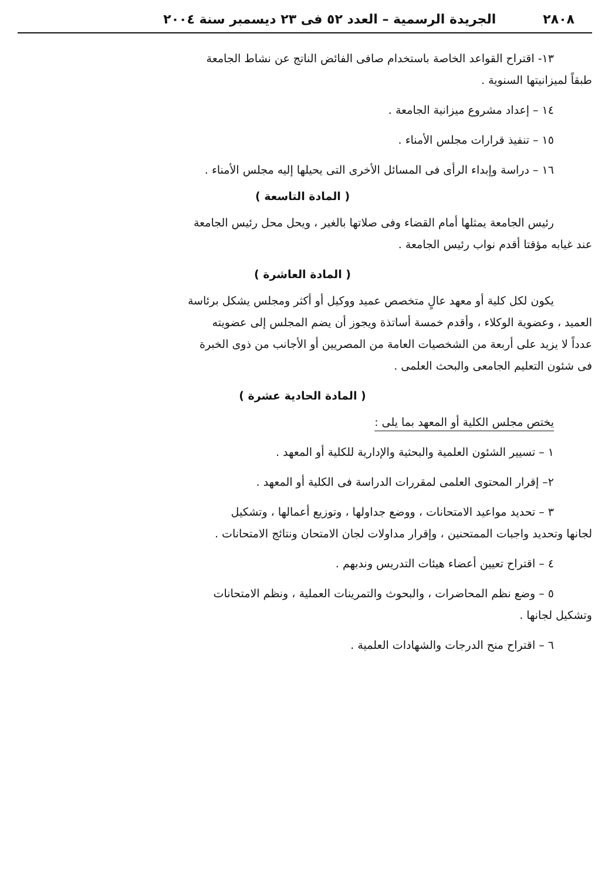٢٨٠٨ الجريدة الرسمية – العدد ٥٢ فى ٢٣ ديسمبر سنة ٢٠٠٤
١٣- اقتراح القواعد الخاصة باستخدام صافى الفائض الناتج عن نشاط الجامعة
طبقاً لميزانيتها السنوية .
١٤ – إعداد مشروع ميزانية الجامعة .
١٥ – تنفيذ قرارات مجلس الأمناء .
١٦ – دراسة وإبداء الرأى فى المسائل الأخرى التى يحيلها إليه مجلس الأمناء .
( المادة التاسعة )
رئيس الجامعة يمثلها أمام القضاء وفى صلاتها بالغير ، ويحل محل رئيس الجامعة
عند غيابه مؤقتا أقدم نواب رئيس الجامعة .
( المادة العاشرة )
يكون لكل كلية أو معهد عالٍ متخصص عميد ووكيل أو أكثر ومجلس يشكل برئاسة
العميد ، وعضوية الوكلاء ، وأقدم خمسة أساتذة ويجوز أن يضم المجلس إلى عضويته
عدداً لا يزيد على أربعة من الشخصيات العامة من المصريين أو الأجانب من ذوى الخبرة
فى شئون التعليم الجامعى والبحث العلمى .
( المادة الحادية عشرة )
يختص مجلس الكلية أو المعهد بما يلى :
١ – تسيير الشئون العلمية والبحثية والإدارية للكلية أو المعهد .
٢– إقرار المحتوى العلمى لمقررات الدراسة فى الكلية أو المعهد .
٣ – تحديد مواعيد الامتحانات ، ووضع جداولها ، وتوزيع أعمالها ، وتشكيل
لجانها وتحديد واجبات الممتحنين ، وإقرار مداولات لجان الامتحان ونتائج الامتحانات .
٤ – اقتراح تعيين أعضاء هيئات التدريس وندبهم .
٥ – وضع نظم المحاضرات ، والبحوث والتمرينات العملية ، ونظم الامتحانات
وتشكيل لجانها .
٦ – اقتراح منح الدرجات والشهادات العلمية .